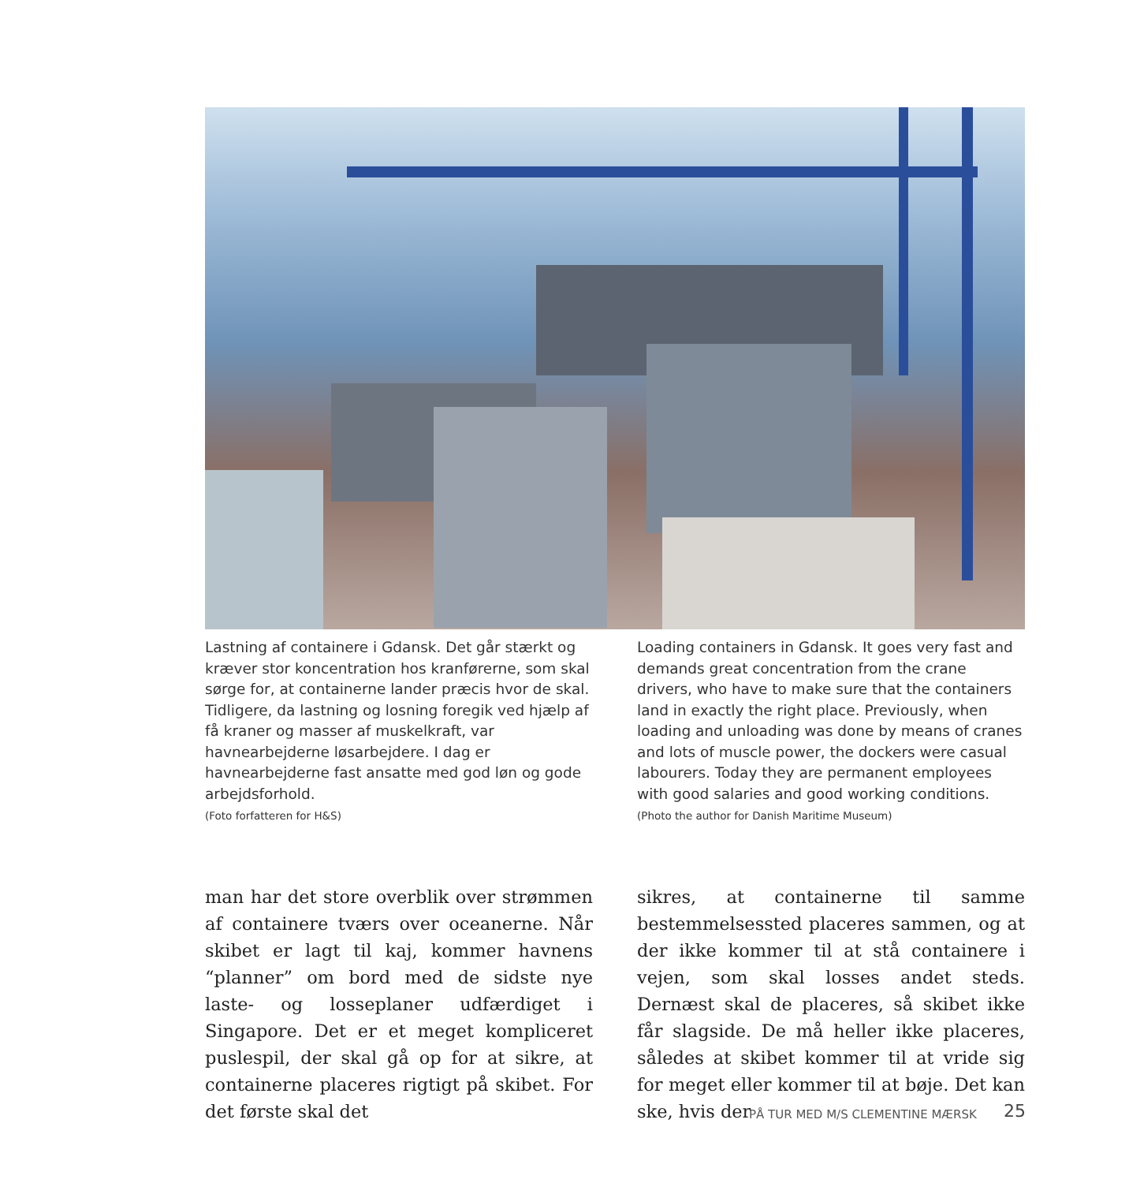Lastning af containere i Gdansk. Det går stærkt og kræver stor koncentration hos kranførerne, som skal sørge for, at containerne lander præcis hvor de skal. Tidligere, da lastning og losning foregik ved hjælp af få kraner og masser af muskelkraft, var havnearbejderne løsarbejdere. I dag er havnearbejderne fast ansatte med god løn og gode arbejdsforhold.
(Foto forfatteren for H&S)
Loading containers in Gdansk. It goes very fast and demands great concentration from the crane drivers, who have to make sure that the containers land in exactly the right place. Previously, when loading and unloading was done by means of cranes and lots of muscle power, the dockers were casual labourers. Today they are permanent employees with good salaries and good working conditions.
(Photo the author for Danish Maritime Museum)
man har det store overblik over strømmen af containere tværs over oceanerne. Når skibet er lagt til kaj, kommer havnens “planner” om bord med de sidste nye laste- og losseplaner udfærdiget i Singapore. Det er et meget kompliceret puslespil, der skal gå op for at sikre, at containerne placeres rigtigt på skibet. For det første skal det
sikres, at containerne til samme bestemmelsessted placeres sammen, og at der ikke kommer til at stå containere i vejen, som skal losses andet steds. Dernæst skal de placeres, så skibet ikke får slagside. De må heller ikke placeres, således at skibet kommer til at vride sig for meget eller kommer til at bøje. Det kan ske, hvis der
PÅ TUR MED M/S CLEMENTINE MÆRSK
25